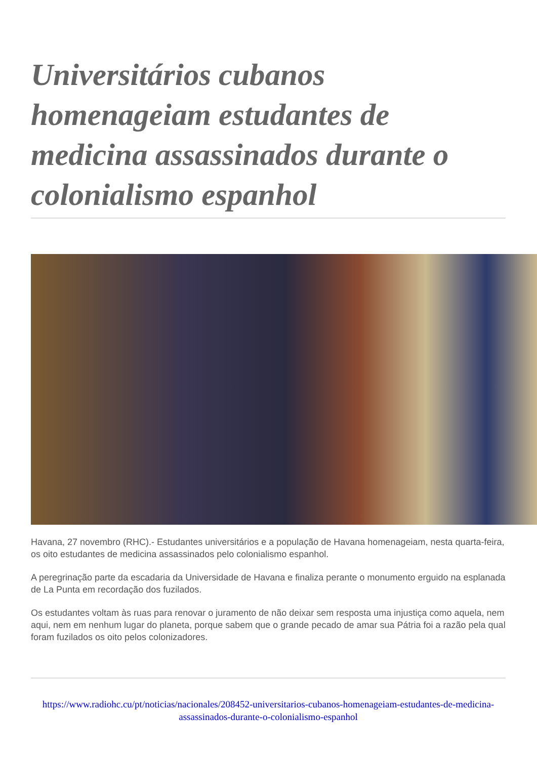Universitários cubanos homenageiam estudantes de medicina assassinados durante o colonialismo espanhol
Havana, 27 novembro (RHC).- Estudantes universitários e a população de Havana homenageiam, nesta quarta-feira, os oito estudantes de medicina assassinados pelo colonialismo espanhol.
A peregrinação parte da escadaria da Universidade de Havana e finaliza perante o monumento erguido na esplanada de La Punta em recordação dos fuzilados.
Os estudantes voltam às ruas para renovar o juramento de não deixar sem resposta uma injustiça como aquela, nem aqui, nem em nenhum lugar do planeta, porque sabem que o grande pecado de amar sua Pátria foi a razão pela qual foram fuzilados os oito pelos colonizadores.
https://www.radiohc.cu/pt/noticias/nacionales/208452-universitarios-cubanos-homenageiam-estudantes-de-medicina-assassinados-durante-o-colonialismo-espanhol